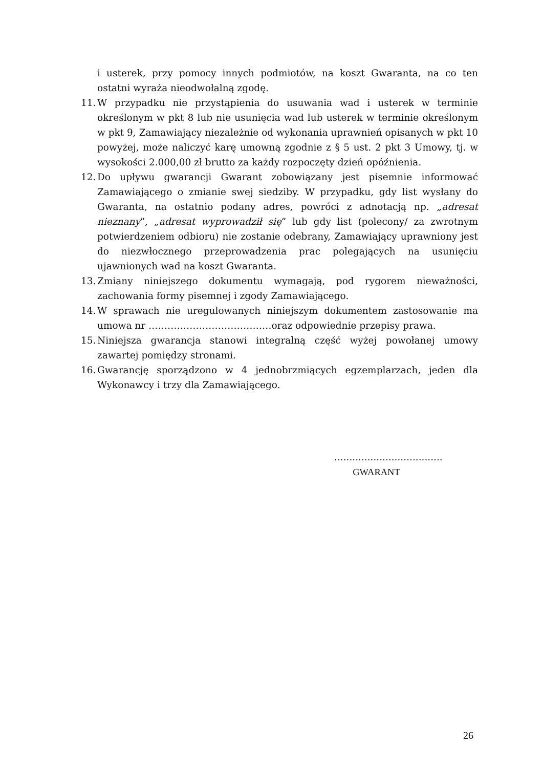i usterek, przy pomocy innych podmiotów, na koszt Gwaranta, na co ten ostatni wyraża nieodwołalną zgodę.
11.
W przypadku nie przystąpienia do usuwania wad i usterek w terminie określonym w pkt 8 lub nie usunięcia wad lub usterek w terminie określonym w pkt 9, Zamawiający niezależnie od wykonania uprawnień opisanych w pkt 10 powyżej, może naliczyć karę umowną zgodnie z § 5 ust. 2 pkt 3 Umowy, tj. w wysokości 2.000,00 zł brutto za każdy rozpoczęty dzień opóźnienia.
12.
Do upływu gwarancji Gwarant zobowiązany jest pisemnie informować Zamawiającego o zmianie swej siedziby. W przypadku, gdy list wysłany do Gwaranta, na ostatnio podany adres, powróci z adnotacją np. „adresat nieznany”, „adresat wyprowadził się” lub gdy list (polecony/ za zwrotnym potwierdzeniem odbioru) nie zostanie odebrany, Zamawiający uprawniony jest do niezwłocznego przeprowadzenia prac polegających na usunięciu ujawnionych wad na koszt Gwaranta.
13.
Zmiany niniejszego dokumentu wymagają, pod rygorem nieważności, zachowania formy pisemnej i zgody Zamawiającego.
14.
W sprawach nie uregulowanych niniejszym dokumentem zastosowanie ma umowa nr …………………………………oraz odpowiednie przepisy prawa.
15.
Niniejsza gwarancja stanowi integralną część wyżej powołanej umowy zawartej pomiędzy stronami.
16.
Gwarancję sporządzono w 4 jednobrzmiących egzemplarzach, jeden dla Wykonawcy i trzy dla Zamawiającego.
....................................
GWARANT
26